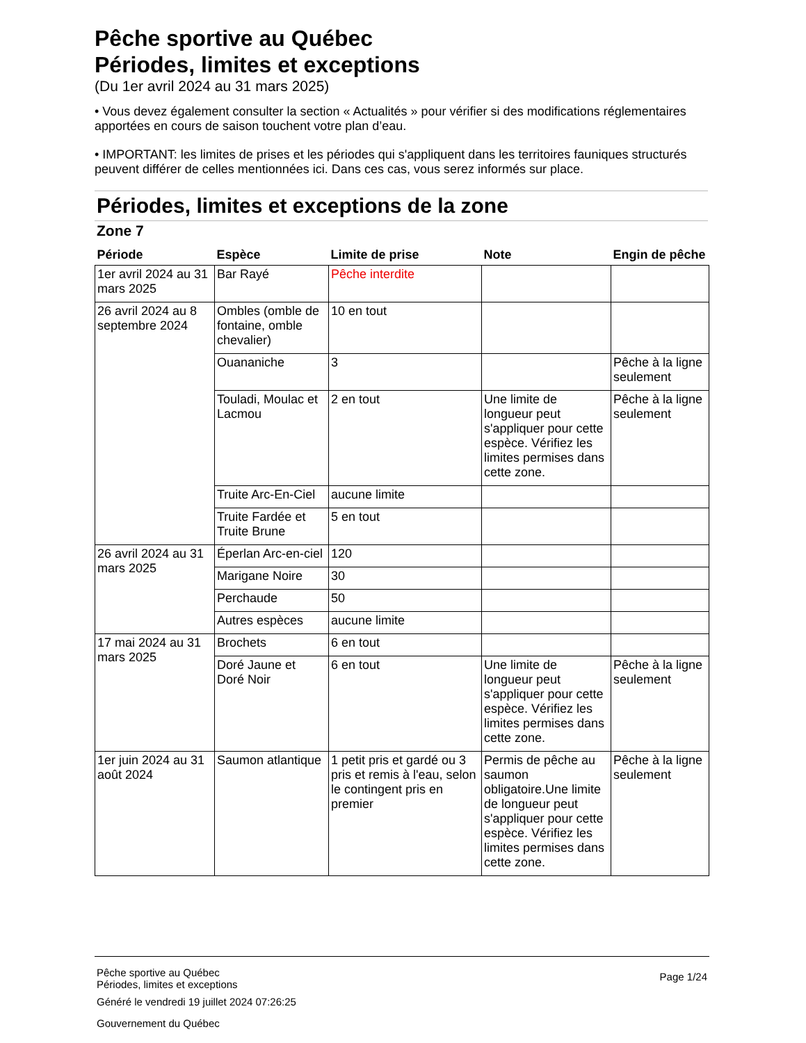Pêche sportive au Québec
Périodes, limites et exceptions
(Du 1er avril 2024 au 31 mars 2025)
• Vous devez également consulter la section « Actualités » pour vérifier si des modifications réglementaires apportées en cours de saison touchent votre plan d’eau.
• IMPORTANT: les limites de prises et les périodes qui s'appliquent dans les territoires fauniques structurés peuvent différer de celles mentionnées ici. Dans ces cas, vous serez informés sur place.
Périodes, limites et exceptions de la zone
Zone 7
| Période | Espèce | Limite de prise | Note | Engin de pêche |
| --- | --- | --- | --- | --- |
| 1er avril 2024 au 31 mars 2025 | Bar Rayé | Pêche interdite | | |
| 26 avril 2024 au 8 septembre 2024 | Ombles (omble de fontaine, omble chevalier) | 10 en tout | | |
| | Ouananiche | 3 | | Pêche à la ligne seulement |
| | Touladi, Moulac et Lacmou | 2 en tout | Une limite de longueur peut s'appliquer pour cette espèce. Vérifiez les limites permises dans cette zone. | Pêche à la ligne seulement |
| | Truite Arc-En-Ciel | aucune limite | | |
| | Truite Fardée et Truite Brune | 5 en tout | | |
| 26 avril 2024 au 31 mars 2025 | Éperlan Arc-en-ciel | 120 | | |
| | Marigane Noire | 30 | | |
| | Perchaude | 50 | | |
| | Autres espèces | aucune limite | | |
| 17 mai 2024 au 31 mars 2025 | Brochets | 6 en tout | | |
| | Doré Jaune et Doré Noir | 6 en tout | Une limite de longueur peut s'appliquer pour cette espèce. Vérifiez les limites permises dans cette zone. | Pêche à la ligne seulement |
| 1er juin 2024 au 31 août 2024 | Saumon atlantique | 1 petit pris et gardé ou 3 pris et remis à l'eau, selon le contingent pris en premier | Permis de pêche au saumon obligatoire.Une limite de longueur peut s'appliquer pour cette espèce. Vérifiez les limites permises dans cette zone. | Pêche à la ligne seulement |
Pêche sportive au Québec
Périodes, limites et exceptions Page 1/24
Généré le vendredi 19 juillet 2024 07:26:25
Gouvernement du Québec